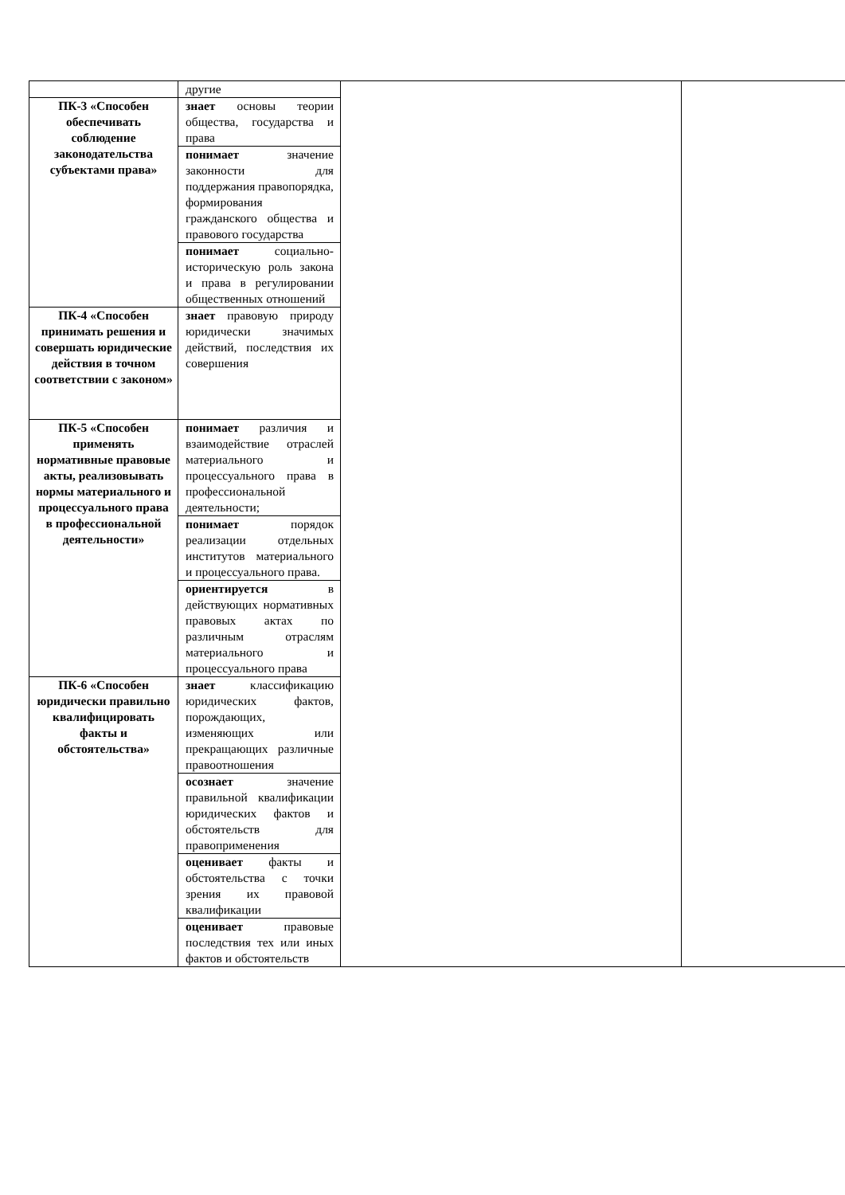| | другие | | |
| ПК-3 «Способен обеспечивать соблюдение законодательства субъектами права» | знает основы теории общества, государства и права | | |
| | понимает значение законности для поддержания правопорядка, формирования гражданского общества и правового государства | | |
| | понимает социально-историческую роль закона и права в регулировании общественных отношений | | |
| ПК-4 «Способен принимать решения и совершать юридические действия в точном соответствии с законом» | знает правовую природу юридически значимых действий, последствия их совершения | | |
| ПК-5 «Способен применять нормативные правовые акты, реализовывать нормы материального и процессуального права в профессиональной деятельности» | понимает различия и взаимодействие отраслей материального и процессуального права в профессиональной деятельности; | | |
| | понимает порядок реализации отдельных институтов материального и процессуального права. | | |
| | ориентируется в действующих нормативных правовых актах по различным отраслям материального и процессуального права | | |
| ПК-6 «Способен юридически правильно квалифицировать факты и обстоятельства» | знает классификацию юридических фактов, порождающих, изменяющих или прекращающих различные правоотношения | | |
| | осознает значение правильной квалификации юридических фактов и обстоятельств для правоприменения | | |
| | оценивает факты и обстоятельства с точки зрения их правовой квалификации | | |
| | оценивает правовые последствия тех или иных фактов и обстоятельств | | |